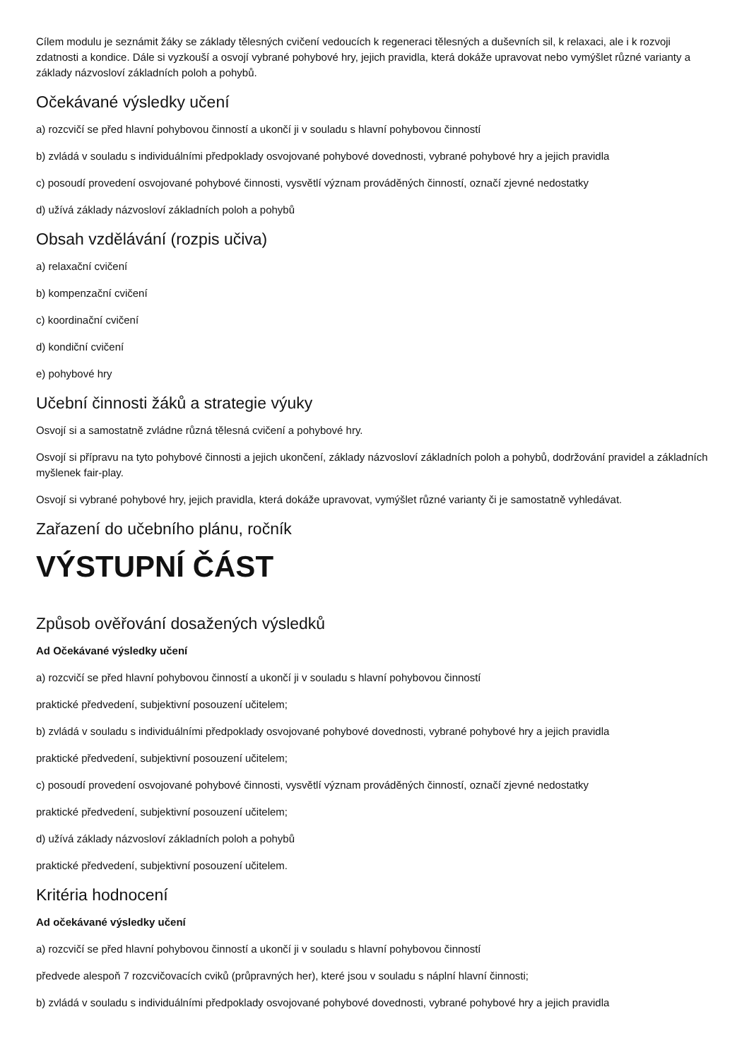Cílem modulu je seznámit žáky se základy tělesných cvičení vedoucích k regeneraci tělesných a duševních sil, k relaxaci, ale i k rozvoji zdatnosti a kondice. Dále si vyzkouší a osvojí vybrané pohybové hry, jejich pravidla, která dokáže upravovat nebo vymýšlet různé varianty a základy názvosloví základních poloh a pohybů.
Očekávané výsledky učení
a) rozcvičí se před hlavní pohybovou činností a ukončí ji v souladu s hlavní pohybovou činností
b) zvládá v souladu s individuálními předpoklady osvojované pohybové dovednosti, vybrané pohybové hry a jejich pravidla
c) posoudí provedení osvojované pohybové činnosti, vysvětlí význam prováděných činností, označí zjevné nedostatky
d) užívá základy názvosloví základních poloh a pohybů
Obsah vzdělávání (rozpis učiva)
a) relaxační cvičení
b) kompenzační cvičení
c) koordinační cvičení
d) kondiční cvičení
e) pohybové hry
Učební činnosti žáků a strategie výuky
Osvojí si a samostatně zvládne různá tělesná cvičení a pohybové hry.
Osvojí si přípravu na tyto pohybové činnosti a jejich ukončení, základy názvosloví základních poloh a pohybů, dodržování pravidel a základních myšlenek fair-play.
Osvojí si vybrané pohybové hry, jejich pravidla, která dokáže upravovat, vymýšlet různé varianty či je samostatně vyhledávat.
Zařazení do učebního plánu, ročník
VÝSTUPNÍ ČÁST
Způsob ověřování dosažených výsledků
Ad Očekávané výsledky učení
a) rozcvičí se před hlavní pohybovou činností a ukončí ji v souladu s hlavní pohybovou činností
praktické předvedení, subjektivní posouzení učitelem;
b) zvládá v souladu s individuálními předpoklady osvojované pohybové dovednosti, vybrané pohybové hry a jejich pravidla
praktické předvedení, subjektivní posouzení učitelem;
c) posoudí provedení osvojované pohybové činnosti, vysvětlí význam prováděných činností, označí zjevné nedostatky
praktické předvedení, subjektivní posouzení učitelem;
d) užívá základy názvosloví základních poloh a pohybů
praktické předvedení, subjektivní posouzení učitelem.
Kritéria hodnocení
Ad očekávané výsledky učení
a) rozcvičí se před hlavní pohybovou činností a ukončí ji v souladu s hlavní pohybovou činností
předvede alespoň 7 rozcvičovacích cviků (průpravných her), které jsou v souladu s náplní hlavní činnosti;
b) zvládá v souladu s individuálními předpoklady osvojované pohybové dovednosti, vybrané pohybové hry a jejich pravidla